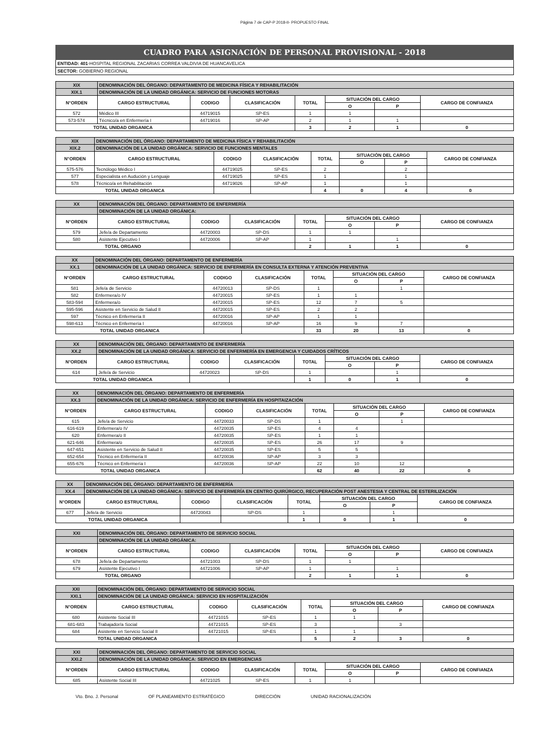Página 7 de CAP-P 2018-II- PROPUESTO FINAL
CUADRO PARA ASIGNACIÓN DE PERSONAL PROVISIONAL - 2018
ENTIDAD: 401-HOSPITAL REGIONAL ZACARIAS CORREA VALDIVIA DE HUANCAVELICA
SECTOR: GOBIERNO REGIONAL
| XIX | DENOMINACIÓN DEL ÓRGANO: DEPARTAMENTO DE MEDICINA FÍSICA Y REHABILITACIÓN | | | | | | |
| XIX.1 | DENOMINACIÓN DE LA UNIDAD ORGÁNICA: SERVICIO DE FUNCIONES MOTORAS | | | | | | |
| N°ORDEN | CARGO ESTRUCTURAL | CODIGO | CLASIFICACIÓN | TOTAL | SITUACIÓN DEL CARGO | | CARGO DE CONFIANZA |
| | | | | | O | P | |
| 572 | Médico III | 44719015 | SP-ES | 1 | 1 | | |
| 573-574 | Técnico/a en Enfermería I | 44719016 | SP-AP | 2 | 1 | 1 | |
| TOTAL UNIDAD ORGANICA | | | | 3 | 2 | 1 | 0 |
| XIX | DENOMINACIÓN DEL ÓRGANO: DEPARTAMENTO DE MEDICINA FÍSICA Y REHABILITACIÓN | | | | | | |
| XIX.2 | DENOMINACIÓN DE LA UNIDAD ORGÁNICA: SERVICIO DE FUNCIONES MENTALES | | | | | | |
| N°ORDEN | CARGO ESTRUCTURAL | CODIGO | CLASIFICACIÓN | TOTAL | SITUACIÓN DEL CARGO | | CARGO DE CONFIANZA |
| | | | | | O | P | |
| 575-576 | Tecnólogo Médico I | 44719025 | SP-ES | 2 | | 2 | |
| 577 | Especialista en Audución y Lenguaje | 44719025 | SP-ES | 1 | | 1 | |
| 578 | Técnico/a en Rehabilitación | 44719026 | SP-AP | 1 | | 1 | |
| TOTAL UNIDAD ORGANICA | | | | 4 | 0 | 4 | 0 |
| XX | DENOMINACIÓN DEL ÓRGANO: DEPARTAMENTO DE ENFERMERÍA | | | | | | |
| | DENOMINACIÓN DE LA UNIDAD ORGÁNICA: | | | | | | |
| N°ORDEN | CARGO ESTRUCTURAL | CODIGO | CLASIFICACIÓN | TOTAL | SITUACIÓN DEL CARGO | | CARGO DE CONFIANZA |
| | | | | | O | P | |
| 579 | Jefe/a de Departamento | 44720003 | SP-DS | 1 | 1 | | |
| 580 | Asistente Ejecutivo I | 44720006 | SP-AP | 1 | | 1 | |
| TOTAL ORGANO | | | | 2 | 1 | 1 | 0 |
| XX | DENOMINACIÓN DEL ÓRGANO: DEPARTAMENTO DE ENFERMERÍA | | | | | | |
| XX.1 | DENOMINACIÓN DE LA UNIDAD ORGÁNICA: SERVICIO DE ENFERMERÍA EN CONSULTA EXTERNA Y ATENCIÓN PREVENTIVA | | | | | | |
| N°ORDEN | CARGO ESTRUCTURAL | CODIGO | CLASIFICACIÓN | TOTAL | SITUACIÓN DEL CARGO | | CARGO DE CONFIANZA |
| | | | | | O | P | |
| 581 | Jefe/a de Servicio | 44720013 | SP-DS | 1 | | 1 | |
| 582 | Enfermera/o IV | 44720015 | SP-ES | 1 | 1 | | |
| 583-594 | Enfermera/o | 44720015 | SP-ES | 12 | 7 | 5 | |
| 595-596 | Asistente en Servicio de Salud II | 44720015 | SP-ES | 2 | 2 | | |
| 597 | Técnico en Enfermería II | 44720016 | SP-AP | 1 | 1 | | |
| 598-613 | Técnico en Enfermería I | 44720016 | SP-AP | 16 | 9 | 7 | |
| TOTAL UNIDAD ORGANICA | | | | 33 | 20 | 13 | 0 |
| XX | DENOMINACIÓN DEL ÓRGANO: DEPARTAMENTO DE ENFERMERÍA | | | | | | |
| XX.2 | DENOMINACIÓN DE LA UNIDAD ORGÁNICA: SERVICIO DE ENFERMERÍA EN EMERGENCIA Y CUIDADOS CRÍTICOS | | | | | | |
| N°ORDEN | CARGO ESTRUCTURAL | CODIGO | CLASIFICACIÓN | TOTAL | SITUACIÓN DEL CARGO | | CARGO DE CONFIANZA |
| | | | | | O | P | |
| 614 | Jefe/a de Servicio | 44720023 | SP-DS | 1 | | 1 | |
| TOTAL UNIDAD ORGANICA | | | | 1 | 0 | 1 | 0 |
| XX | DENOMINACIÓN DEL ÓRGANO: DEPARTAMENTO DE ENFERMERÍA | | | | | | |
| XX.3 | DENOMINACIÓN DE LA UNIDAD ORGÁNICA: SERVICIO DE ENFERMERÍA EN HOSPITAIZACIÓN | | | | | | |
| N°ORDEN | CARGO ESTRUCTURAL | CODIGO | CLASIFICACIÓN | TOTAL | SITUACIÓN DEL CARGO | | CARGO DE CONFIANZA |
| | | | | | O | P | |
| 615 | Jefe/a de Servicio | 44720033 | SP-DS | 1 | | 1 | |
| 616-619 | Enfermera/o IV | 44720035 | SP-ES | 4 | 4 | | |
| 620 | Enfermera/o II | 44720035 | SP-ES | 1 | 1 | | |
| 621-646 | Enfermera/o | 44720035 | SP-ES | 26 | 17 | 9 | |
| 647-651 | Asistente en Servicio de Salud II | 44720035 | SP-ES | 5 | 5 | | |
| 652-654 | Técnico en Enfermería II | 44720036 | SP-AP | 3 | 3 | | |
| 655-676 | Técnico en Enfermería I | 44720036 | SP-AP | 22 | 10 | 12 | |
| TOTAL UNIDAD ORGANICA | | | | 62 | 40 | 22 | 0 |
| XX | DENOMINACIÓN DEL ÓRGANO: DEPARTAMENTO DE ENFERMERÍA | | | | | | |
| XX.4 | DENOMINACIÓN DE LA UNIDAD ORGÁNICA: SERVICIO DE ENFERMERÍA EN CENTRO QUIRÚRGICO, RECUPERACIÓN POST ANESTESIA Y CENTRAL DE ESTERILIZACIÓN | | | | | | |
| N°ORDEN | CARGO ESTRUCTURAL | CODIGO | CLASIFICACIÓN | TOTAL | SITUACIÓN DEL CARGO | | CARGO DE CONFIANZA |
| | | | | | O | P | |
| 677 | Jefe/a de Servicio | 44720043 | SP-DS | 1 | | 1 | |
| TOTAL UNIDAD ORGANICA | | | | 1 | 0 | 1 | 0 |
| XXI | DENOMINACIÓN DEL ÓRGANO: DEPARTAMENTO DE SERVICIO SOCIAL | | | | | | |
| | DENOMINACIÓN DE LA UNIDAD ORGÁNICA: | | | | | | |
| N°ORDEN | CARGO ESTRUCTURAL | CODIGO | CLASIFICACIÓN | TOTAL | SITUACIÓN DEL CARGO | | CARGO DE CONFIANZA |
| | | | | | O | P | |
| 678 | Jefe/a de Departamento | 44721003 | SP-DS | 1 | 1 | | |
| 679 | Asistente Ejecutivo I | 44721006 | SP-AP | 1 | | 1 | |
| TOTAL ORGANO | | | | 2 | 1 | 1 | 0 |
| XXI | DENOMINACIÓN DEL ÓRGANO: DEPARTAMENTO DE SERVICIO SOCIAL | | | | | | |
| XXI.1 | DENOMINACIÓN DE LA UNIDAD ORGÁNICA: SERVICIO EN HOSPITALIZACIÓN | | | | | | |
| N°ORDEN | CARGO ESTRUCTURAL | CODIGO | CLASIFICACIÓN | TOTAL | SITUACIÓN DEL CARGO | | CARGO DE CONFIANZA |
| | | | | | O | P | |
| 680 | Asistente Social III | 44721015 | SP-ES | 1 | 1 | | |
| 681-683 | Trabajador/a Social | 44721015 | SP-ES | 3 | | 3 | |
| 684 | Asistente en Servicio Social II | 44721015 | SP-ES | 1 | 1 | | |
| TOTAL UNIDAD ORGANICA | | | | 5 | 2 | 3 | 0 |
| XXI | DENOMINACIÓN DEL ÓRGANO: DEPARTAMENTO DE SERVICIO SOCIAL | | | | | | |
| XXI.2 | DENOMINACIÓN DE LA UNIDAD ORGÁNICA: SERVICIO EN EMERGENCIAS | | | | | | |
| N°ORDEN | CARGO ESTRUCTURAL | CODIGO | CLASIFICACIÓN | TOTAL | SITUACIÓN DEL CARGO | | CARGO DE CONFIANZA |
| | | | | | O | P | |
| 685 | Asistente Social III | 44721025 | SP-ES | 1 | 1 | | |
Vto. Bno. J. Personal OF PLANEAMIENTO ESTRATÉGICO DIRECCIÓN UNIDAD RACIONALIZACIÓN